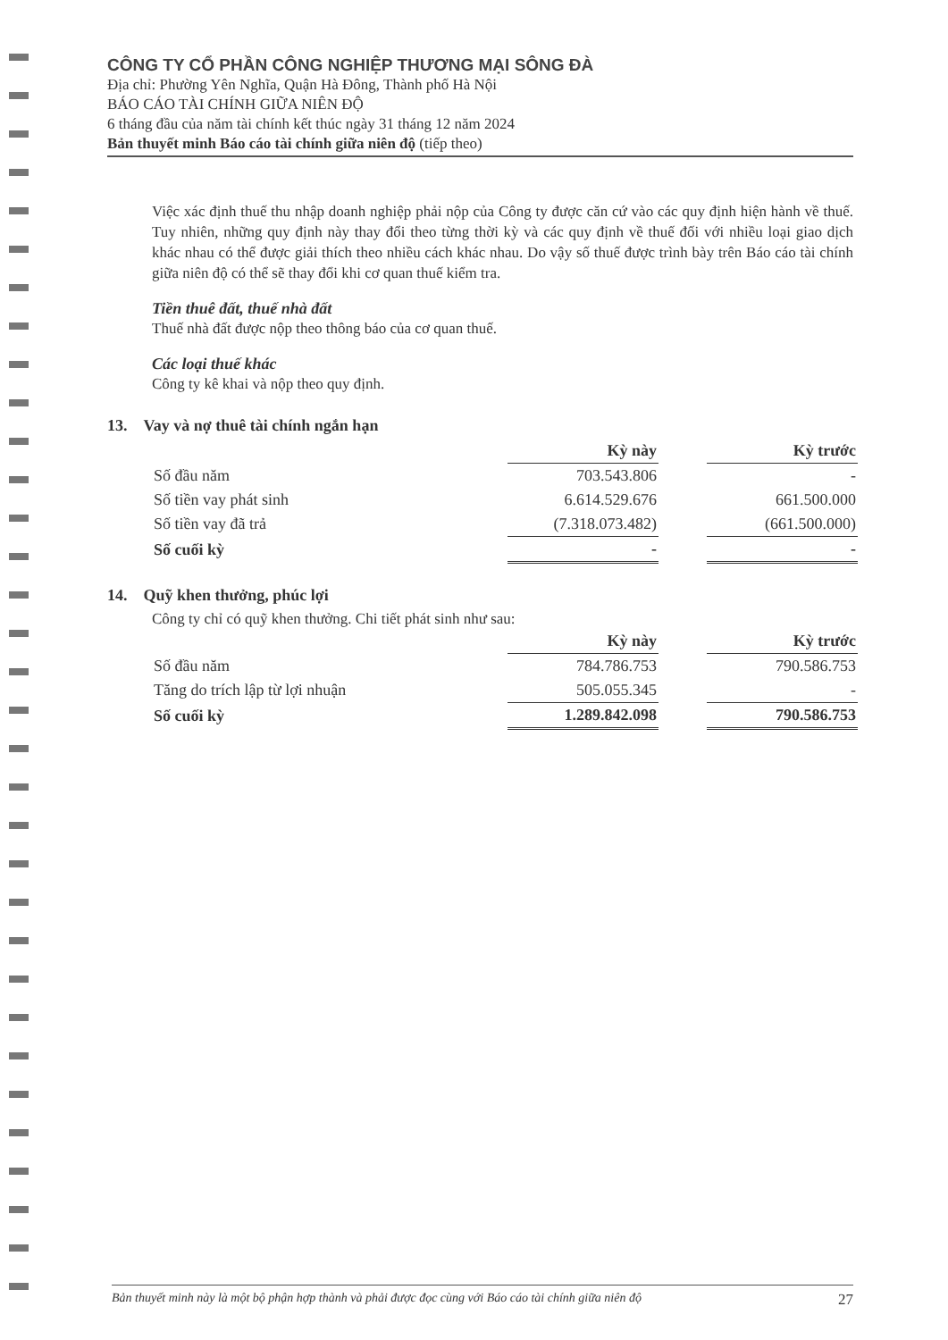CÔNG TY CỔ PHẦN CÔNG NGHIỆP THƯƠNG MẠI SÔNG ĐÀ
Địa chỉ: Phường Yên Nghĩa, Quận Hà Đông, Thành phố Hà Nội
BÁO CÁO TÀI CHÍNH GIỮA NIÊN ĐỘ
6 tháng đầu của năm tài chính kết thúc ngày 31 tháng 12 năm 2024
Bản thuyết minh Báo cáo tài chính giữa niên độ (tiếp theo)
Việc xác định thuế thu nhập doanh nghiệp phải nộp của Công ty được căn cứ vào các quy định hiện hành về thuế. Tuy nhiên, những quy định này thay đổi theo từng thời kỳ và các quy định về thuế đối với nhiều loại giao dịch khác nhau có thể được giải thích theo nhiều cách khác nhau. Do vậy số thuế được trình bày trên Báo cáo tài chính giữa niên độ có thể sẽ thay đổi khi cơ quan thuế kiểm tra.
Tiền thuê đất, thuế nhà đất
Thuế nhà đất được nộp theo thông báo của cơ quan thuế.
Các loại thuế khác
Công ty kê khai và nộp theo quy định.
13. Vay và nợ thuê tài chính ngắn hạn
| | Kỳ này | | Kỳ trước |
| Số đầu năm | 703.543.806 | | - |
| Số tiền vay phát sinh | 6.614.529.676 | | 661.500.000 |
| Số tiền vay đã trả | (7.318.073.482) | | (661.500.000) |
| Số cuối kỳ | - | | - |
14. Quỹ khen thưởng, phúc lợi
Công ty chỉ có quỹ khen thưởng. Chi tiết phát sinh như sau:
| | Kỳ này | | Kỳ trước |
| Số đầu năm | 784.786.753 | | 790.586.753 |
| Tăng do trích lập từ lợi nhuận | 505.055.345 | | - |
| Số cuối kỳ | 1.289.842.098 | | 790.586.753 |
Bản thuyết minh này là một bộ phận hợp thành và phải được đọc cùng với Báo cáo tài chính giữa niên độ 27